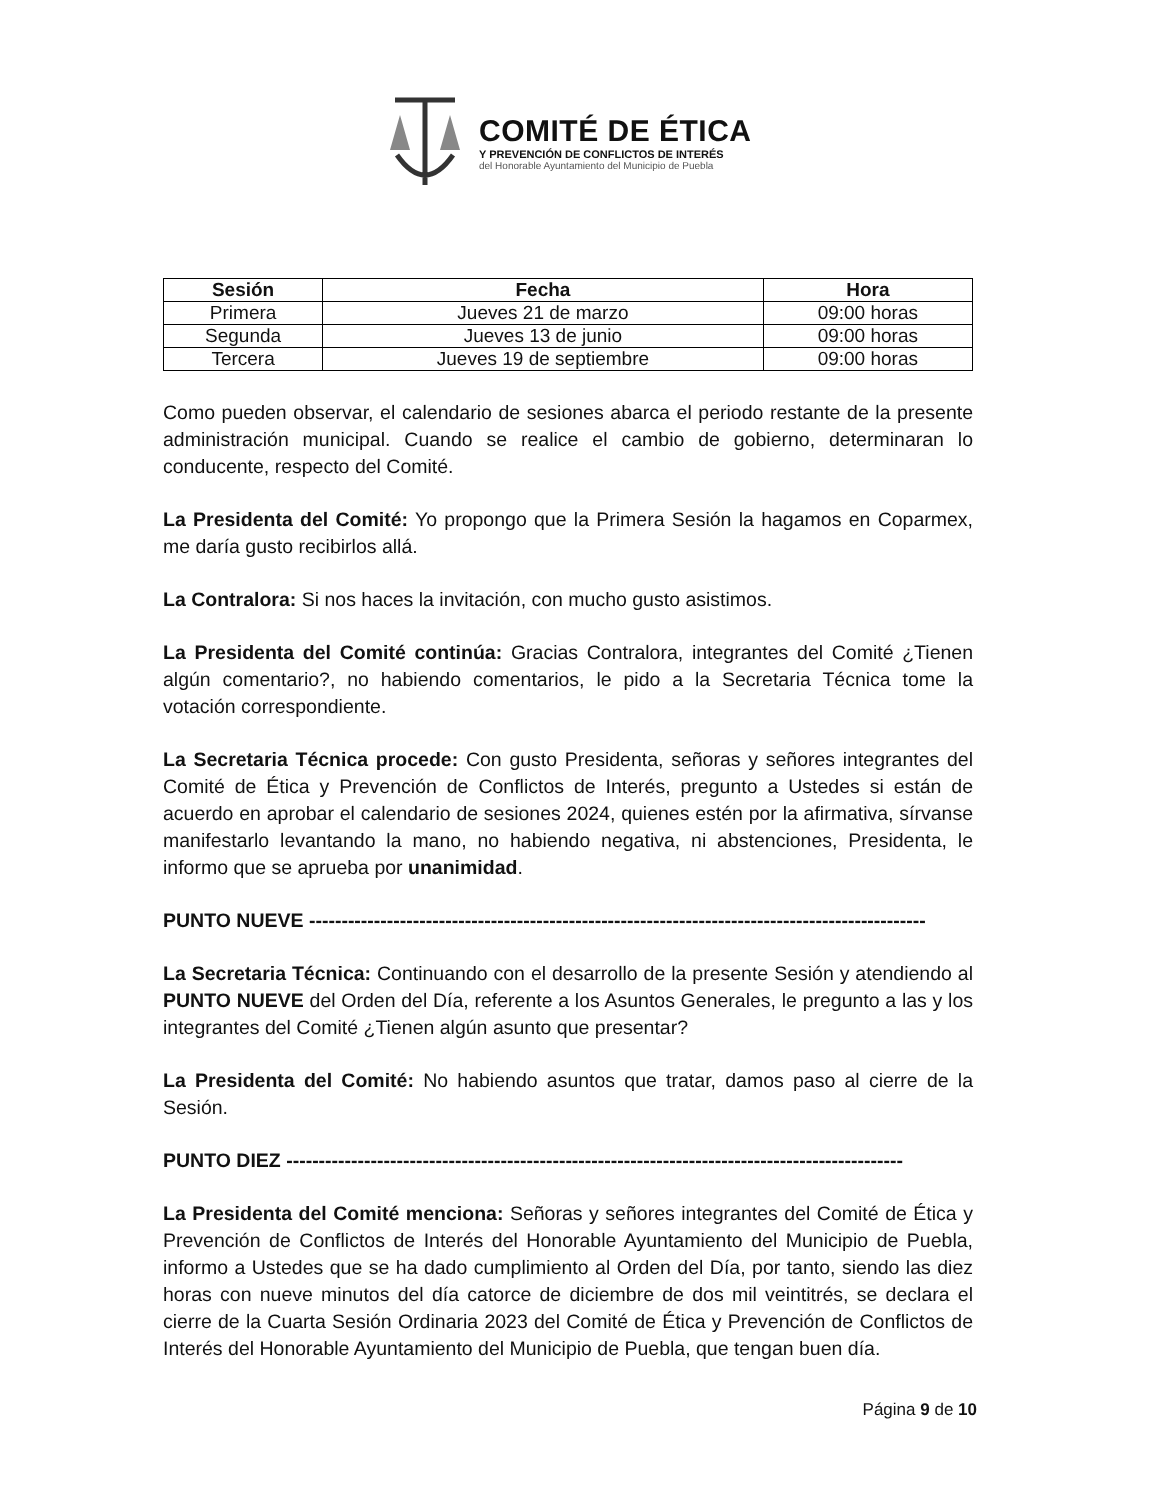COMITÉ DE ÉTICA
Y PREVENCIÓN DE CONFLICTOS DE INTERÉS
del Honorable Ayuntamiento del Municipio de Puebla
| Sesión | Fecha | Hora |
| --- | --- | --- |
| Primera | Jueves 21 de marzo | 09:00 horas |
| Segunda | Jueves 13 de junio | 09:00 horas |
| Tercera | Jueves 19 de septiembre | 09:00 horas |
Como pueden observar, el calendario de sesiones abarca el periodo restante de la presente administración municipal. Cuando se realice el cambio de gobierno, determinaran lo conducente, respecto del Comité.
La Presidenta del Comité: Yo propongo que la Primera Sesión la hagamos en Coparmex, me daría gusto recibirlos allá.
La Contralora: Si nos haces la invitación, con mucho gusto asistimos.
La Presidenta del Comité continúa: Gracias Contralora, integrantes del Comité ¿Tienen algún comentario?, no habiendo comentarios, le pido a la Secretaria Técnica tome la votación correspondiente.
La Secretaria Técnica procede: Con gusto Presidenta, señoras y señores integrantes del Comité de Ética y Prevención de Conflictos de Interés, pregunto a Ustedes si están de acuerdo en aprobar el calendario de sesiones 2024, quienes estén por la afirmativa, sírvanse manifestarlo levantando la mano, no habiendo negativa, ni abstenciones, Presidenta, le informo que se aprueba por unanimidad.
PUNTO NUEVE -----------------------------------------------------------------------------------------------
La Secretaria Técnica: Continuando con el desarrollo de la presente Sesión y atendiendo al PUNTO NUEVE del Orden del Día, referente a los Asuntos Generales, le pregunto a las y los integrantes del Comité ¿Tienen algún asunto que presentar?
La Presidenta del Comité: No habiendo asuntos que tratar, damos paso al cierre de la Sesión.
PUNTO DIEZ -----------------------------------------------------------------------------------------------
La Presidenta del Comité menciona: Señoras y señores integrantes del Comité de Ética y Prevención de Conflictos de Interés del Honorable Ayuntamiento del Municipio de Puebla, informo a Ustedes que se ha dado cumplimiento al Orden del Día, por tanto, siendo las diez horas con nueve minutos del día catorce de diciembre de dos mil veintitrés, se declara el cierre de la Cuarta Sesión Ordinaria 2023 del Comité de Ética y Prevención de Conflictos de Interés del Honorable Ayuntamiento del Municipio de Puebla, que tengan buen día.
Página 9 de 10